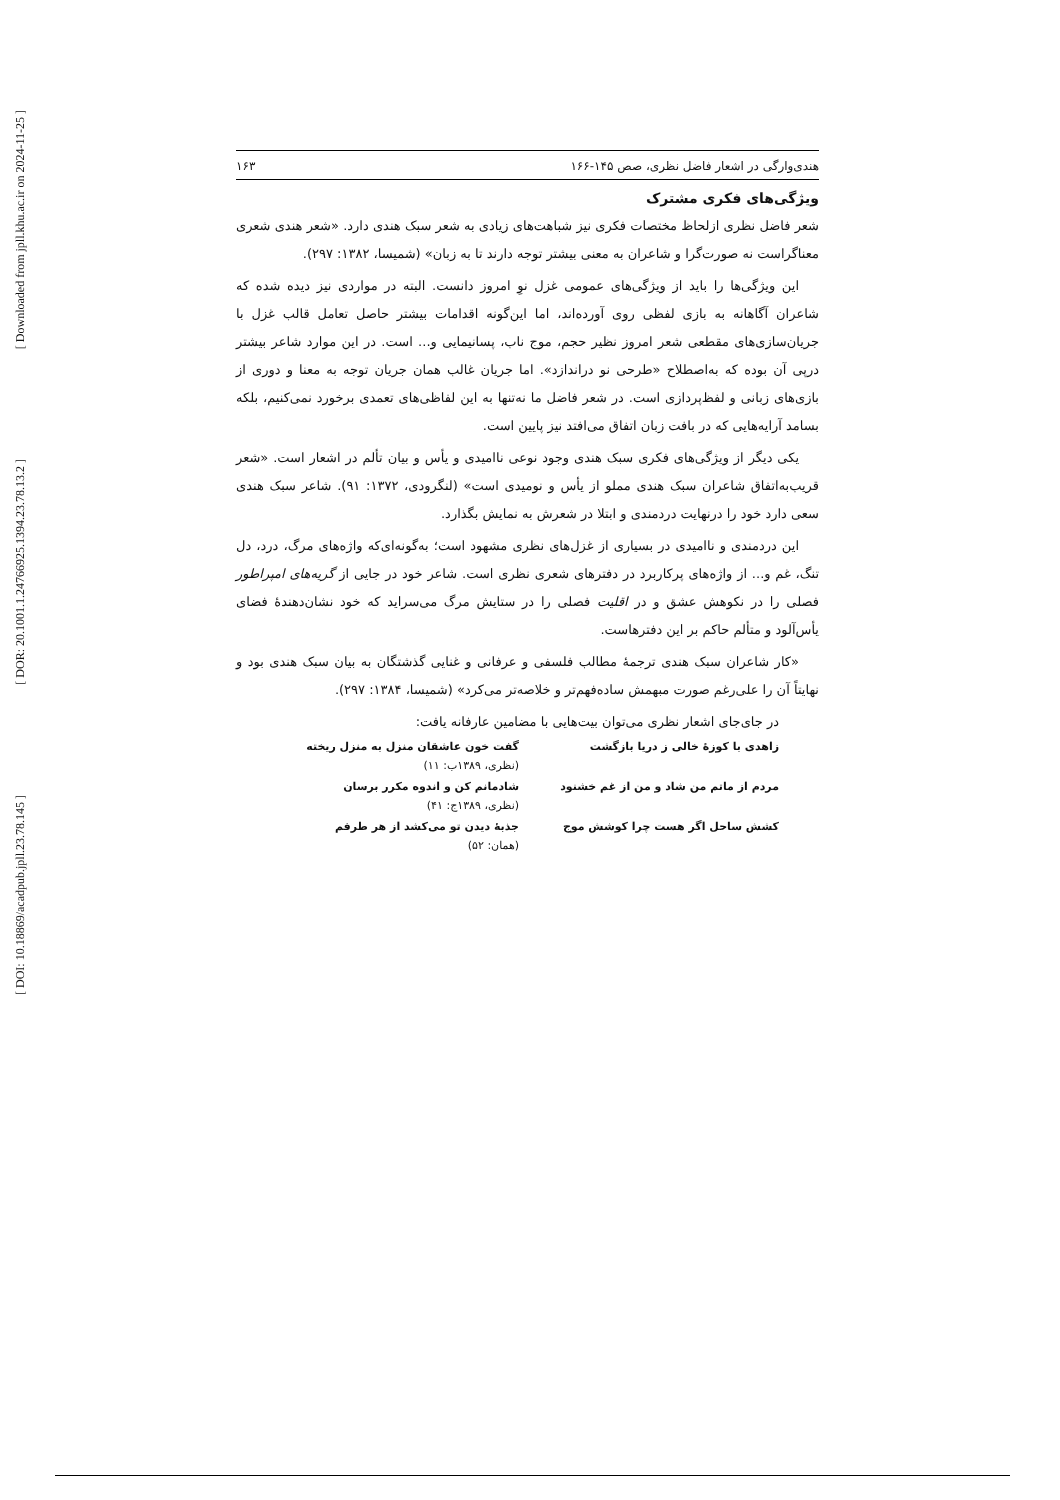[ Downloaded from jpll.khu.ac.ir on 2024-11-25 ]
[ DOR: 20.1001.1.24766925.1394.23.78.13.2 ]
[ DOI: 10.18869/acadpub.jpll.23.78.145 ]
هندی‌وارگی در اشعار فاضل نظری، صص ۱۴۵-۱۶۶ ۱۶۳
ویژگی‌های فکری مشترک
شعر فاضل نظری ازلحاظ مختصات فکری نیز شباهت‌های زیادی به شعر سبک هندی دارد. «شعر هندی شعری معناگراست نه صورت‌گرا و شاعران به معنی بیشتر توجه دارند تا به زبان» (شمیسا، ۱۳۸۲: ۲۹۷).
این ویژگی‌ها را باید از ویژگی‌های عمومی غزل نوِ امروز دانست. البته در مواردی نیز دیده شده که شاعران آگاهانه به بازی لفظی روی آورده‌اند، اما این‌گونه اقدامات بیشتر حاصل تعامل قالب غزل با جریان‌سازی‌های مقطعی شعر امروز نظیر حجم، موج ناب، پسانیمایی و... است. در این موارد شاعر بیشتر درپی آن بوده که به‌اصطلاح «طرحی نو دراندازد». اما جریان غالب همان جریان توجه به معنا و دوری از بازی‌های زبانی و لفظ‌پردازی است. در شعر فاضل ما نه‌تنها به این لفاظی‌های تعمدی برخورد نمی‌کنیم، بلکه بسامد آرایه‌هایی که در بافت زبان اتفاق می‌افتد نیز پایین است.
یکی دیگر از ویژگی‌های فکری سبک هندی وجود نوعی ناامیدی و یأس و بیان تألم در اشعار است. «شعر قریب‌به‌اتفاق شاعران سبک هندی مملو از یأس و نومیدی است» (لنگرودی، ۱۳۷۲: ۹۱). شاعر سبک هندی سعی دارد خود را درنهایت دردمندی و ابتلا در شعرش به نمایش بگذارد.
این دردمندی و ناامیدی در بسیاری از غزل‌های نظری مشهود است؛ به‌گونه‌ای‌که واژه‌های مرگ، درد، دل تنگ، غم و... از واژه‌های پرکاربرد در دفترهای شعری نظری است. شاعر خود در جایی از گریه‌های امپراطور فصلی را در نکوهش عشق و در اقلیت فصلی را در ستایش مرگ می‌سراید که خود نشان‌دهندهٔ فضای یأس‌آلود و متألم حاکم بر این دفترهاست.
«کار شاعران سبک هندی ترجمهٔ مطالب فلسفی و عرفانی و غنایی گذشتگان به بیان سبک هندی بود و نهایتاً آن را علی‌رغم صورت مبهمش ساده‌فهم‌تر و خلاصه‌تر می‌کرد» (شمیسا، ۱۳۸۴: ۲۹۷).
در جای‌جای اشعار نظری می‌توان بیت‌هایی با مضامین عارفانه یافت:
زاهدی با کوزهٔ خالی ز دریا بازگشت گفت خون عاشقان منزل به منزل ریخته
(نظری، ۱۳۸۹ب: ۱۱)
مردم از ماتم من شاد و من از غم خشنود شادمانم کن و اندوه مکرر برسان
(نظری، ۱۳۸۹ج: ۴۱)
کشش ساحل اگر هست چرا کوشش موج جذبهٔ دیدن تو می‌کشد از هر طرفم
(همان: ۵۲)